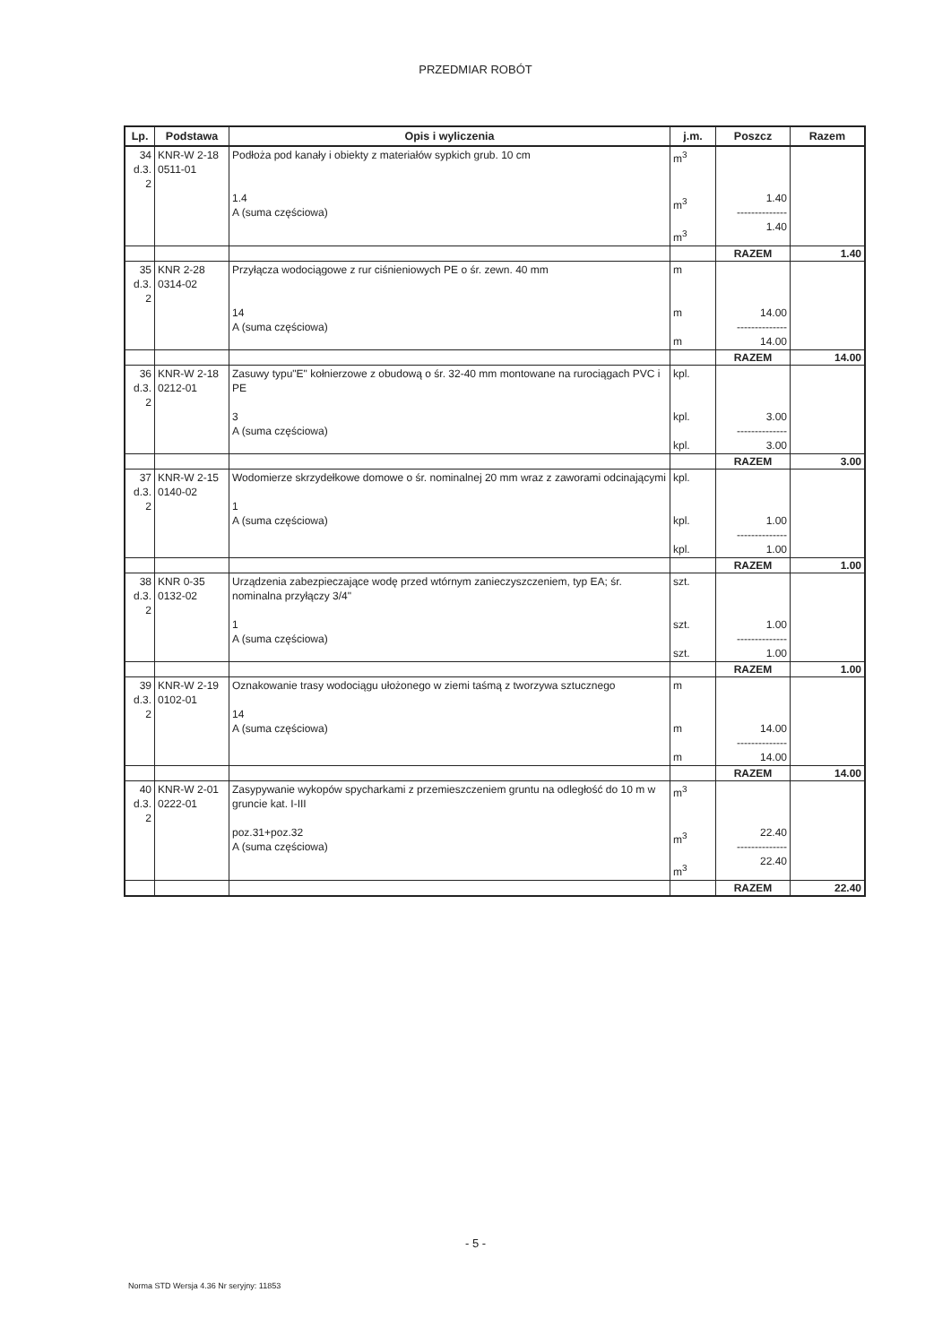PRZEDMIAR ROBÓT
| Lp. | Podstawa | Opis i wyliczenia | j.m. | Poszcz | Razem |
| --- | --- | --- | --- | --- | --- |
| 34 d.3. 2 | KNR-W 2-18 0511-01 | Podłoża pod kanały i obiekty z materiałów sypkich grub. 10 cm 1.4 A (suma częściowa) | m<sup>3</sup> m<sup>3</sup> m<sup>3</sup> | 1.40 -------------- 1.40 | |
| | | | | RAZEM | 1.40 |
| 35 d.3. 2 | KNR 2-28 0314-02 | Przyłącza wodociągowe z rur ciśnieniowych PE o śr. zewn. 40 mm 14 A (suma częściowa) | m m m | 14.00 -------------- 14.00 | |
| | | | | RAZEM | 14.00 |
| 36 d.3. 2 | KNR-W 2-18 0212-01 | Zasuwy typu"E" kołnierzowe z obudową o śr. 32-40 mm montowane na rurociągach PVC i PE 3 A (suma częściowa) | kpl. kpl. kpl. | 3.00 -------------- 3.00 | |
| | | | | RAZEM | 3.00 |
| 37 d.3. 2 | KNR-W 2-15 0140-02 | Wodomierze skrzydełkowe domowe o śr. nominalnej 20 mm wraz z zaworami odcinającymi 1 A (suma częściowa) | kpl. kpl. kpl. | 1.00 -------------- 1.00 | |
| | | | | RAZEM | 1.00 |
| 38 d.3. 2 | KNR 0-35 0132-02 | Urządzenia zabezpieczające wodę przed wtórnym zanieczyszczeniem, typ EA; śr. nominalna przyłączy 3/4" 1 A (suma częściowa) | szt. szt. szt. | 1.00 -------------- 1.00 | |
| | | | | RAZEM | 1.00 |
| 39 d.3. 2 | KNR-W 2-19 0102-01 | Oznakowanie trasy wodociągu ułożonego w ziemi taśmą z tworzywa sztucznego 14 A (suma częściowa) | m m m | 14.00 -------------- 14.00 | |
| | | | | RAZEM | 14.00 |
| 40 d.3. 2 | KNR-W 2-01 0222-01 | Zasypywanie wykopów spycharkami z przemieszczeniem gruntu na odległość do 10 m w gruncie kat. I-III poz.31+poz.32 A (suma częściowa) | m<sup>3</sup> m<sup>3</sup> m<sup>3</sup> | 22.40 -------------- 22.40 | |
| | | | | RAZEM | 22.40 |
- 5 -
Norma STD Wersja 4.36 Nr seryjny: 11853